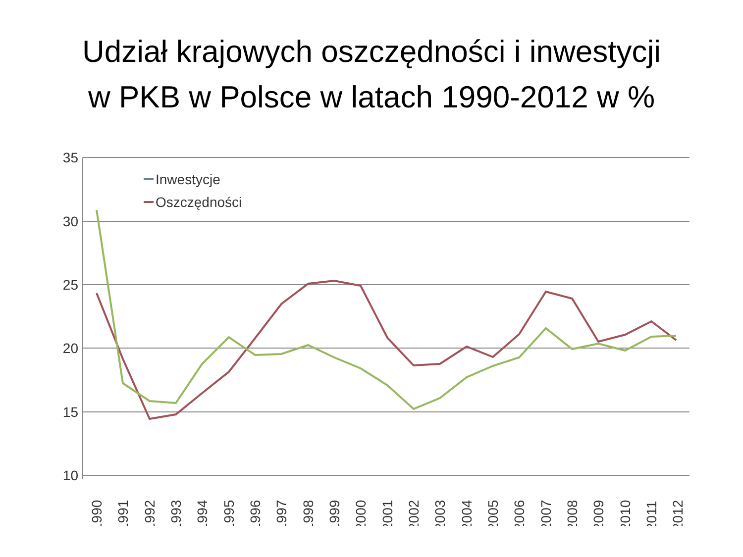Udział krajowych oszczędności i inwestycji
w PKB w Polsce w latach 1990-2012 w %
35
30
25
20
15
10
Inwestycje
Oszczędności
1990
1991
1992
1993
1994
1995
1996
1997
1998
1999
2000
2001
2002
2003
2004
2005
2006
2007
2008
2009
2010
2011
2012